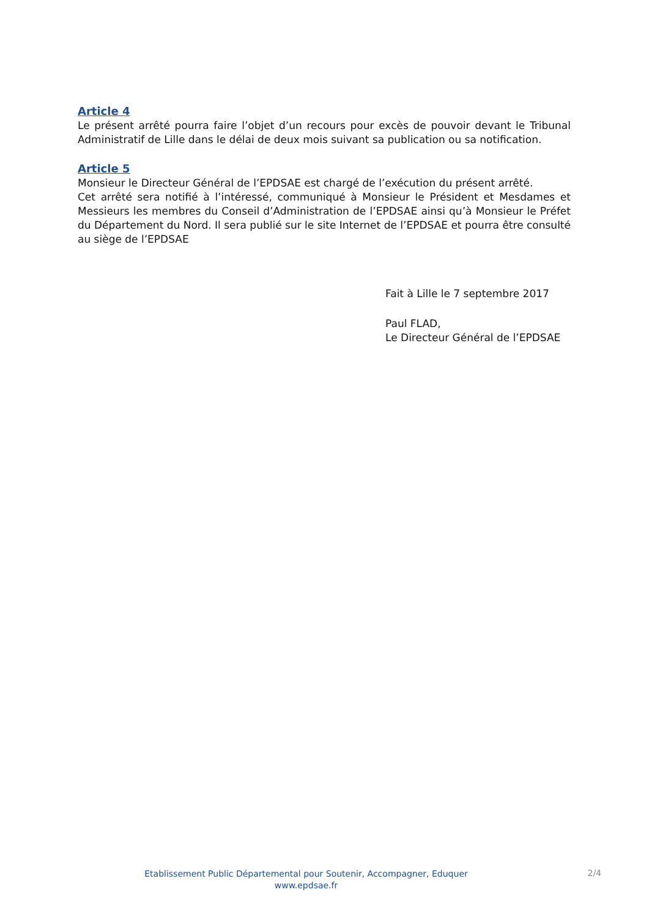Article 4
Le présent arrêté pourra faire l’objet d’un recours pour excès de pouvoir devant le Tribunal Administratif de Lille dans le délai de deux mois suivant sa publication ou sa notification.
Article 5
Monsieur le Directeur Général de l’EPDSAE est chargé de l’exécution du présent arrêté.
Cet arrêté sera notifié à l’intéressé, communiqué à Monsieur le Président et Mesdames et Messieurs les membres du Conseil d’Administration de l’EPDSAE ainsi qu’à Monsieur le Préfet du Département du Nord. Il sera publié sur le site Internet de l’EPDSAE et pourra être consulté au siège de l’EPDSAE
Fait à Lille le 7 septembre 2017
Paul FLAD,
Le Directeur Général de l’EPDSAE
Etablissement Public Départemental pour Soutenir, Accompagner, Eduquer
www.epdsae.fr
2/4